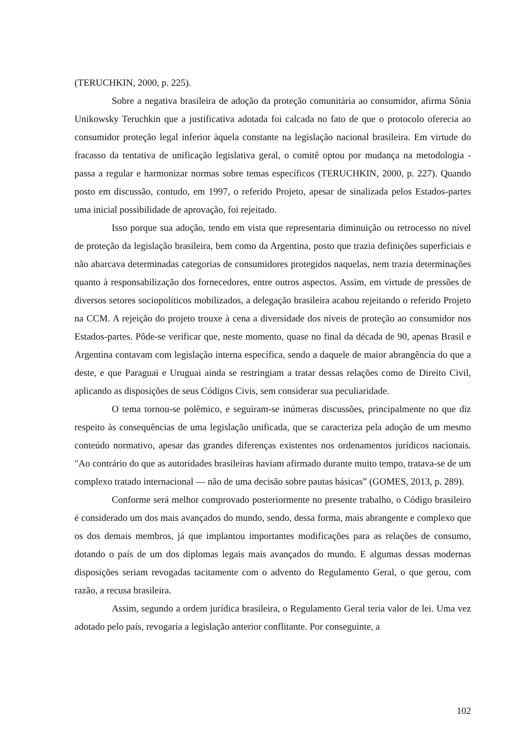(TERUCHKIN, 2000, p. 225).
Sobre a negativa brasileira de adoção da proteção comunitária ao consumidor, afirma Sônia Unikowsky Teruchkin que a justificativa adotada foi calcada no fato de que o protocolo oferecia ao consumidor proteção legal inferior àquela constante na legislação nacional brasileira. Em virtude do fracasso da tentativa de unificação legislativa geral, o comitê optou por mudança na metodologia -passa a regular e harmonizar normas sobre temas específicos (TERUCHKIN, 2000, p. 227). Quando posto em discussão, contudo, em 1997, o referido Projeto, apesar de sinalizada pelos Estados-partes uma inicial possibilidade de aprovação, foi rejeitado.
Isso porque sua adoção, tendo em vista que representaria diminuição ou retrocesso no nível de proteção da legislação brasileira, bem como da Argentina, posto que trazia definições superficiais e não abarcava determinadas categorias de consumidores protegidos naquelas, nem trazia determinações quanto à responsabilização dos fornecedores, entre outros aspectos. Assim, em virtude de pressões de diversos setores sociopolíticos mobilizados, a delegação brasileira acabou rejeitando o referido Projeto na CCM. A rejeição do projeto trouxe à cena a diversidade dos níveis de proteção ao consumidor nos Estados-partes. Pôde-se verificar que, neste momento, quase no final da década de 90, apenas Brasil e Argentina contavam com legislação interna específica, sendo a daquele de maior abrangência do que a deste, e que Paraguai e Uruguai ainda se restringiam a tratar dessas relações como de Direito Civil, aplicando as disposições de seus Códigos Civis, sem considerar sua peculiaridade.
O tema tornou-se polêmico, e seguiram-se inúmeras discussões, principalmente no que diz respeito às consequências de uma legislação unificada, que se caracteriza pela adoção de um mesmo conteúdo normativo, apesar das grandes diferenças existentes nos ordenamentos jurídicos nacionais. "Ao contrário do que as autoridades brasileiras haviam afirmado durante muito tempo, tratava-se de um complexo tratado internacional — não de uma decisão sobre pautas básicas” (GOMES, 2013, p. 289).
Conforme será melhor comprovado posteriormente no presente trabalho, o Código brasileiro é considerado um dos mais avançados do mundo, sendo, dessa forma, mais abrangente e complexo que os dos demais membros, já que implantou importantes modificações para as relações de consumo, dotando o país de um dos diplomas legais mais avançados do mundo. E algumas dessas modernas disposições seriam revogadas tacitamente com o advento do Regulamento Geral, o que gerou, com razão, a recusa brasileira.
Assim, segundo a ordem jurídica brasileira, o Regulamento Geral teria valor de lei. Uma vez adotado pelo país, revogaria a legislação anterior conflitante. Por conseguinte, a
102